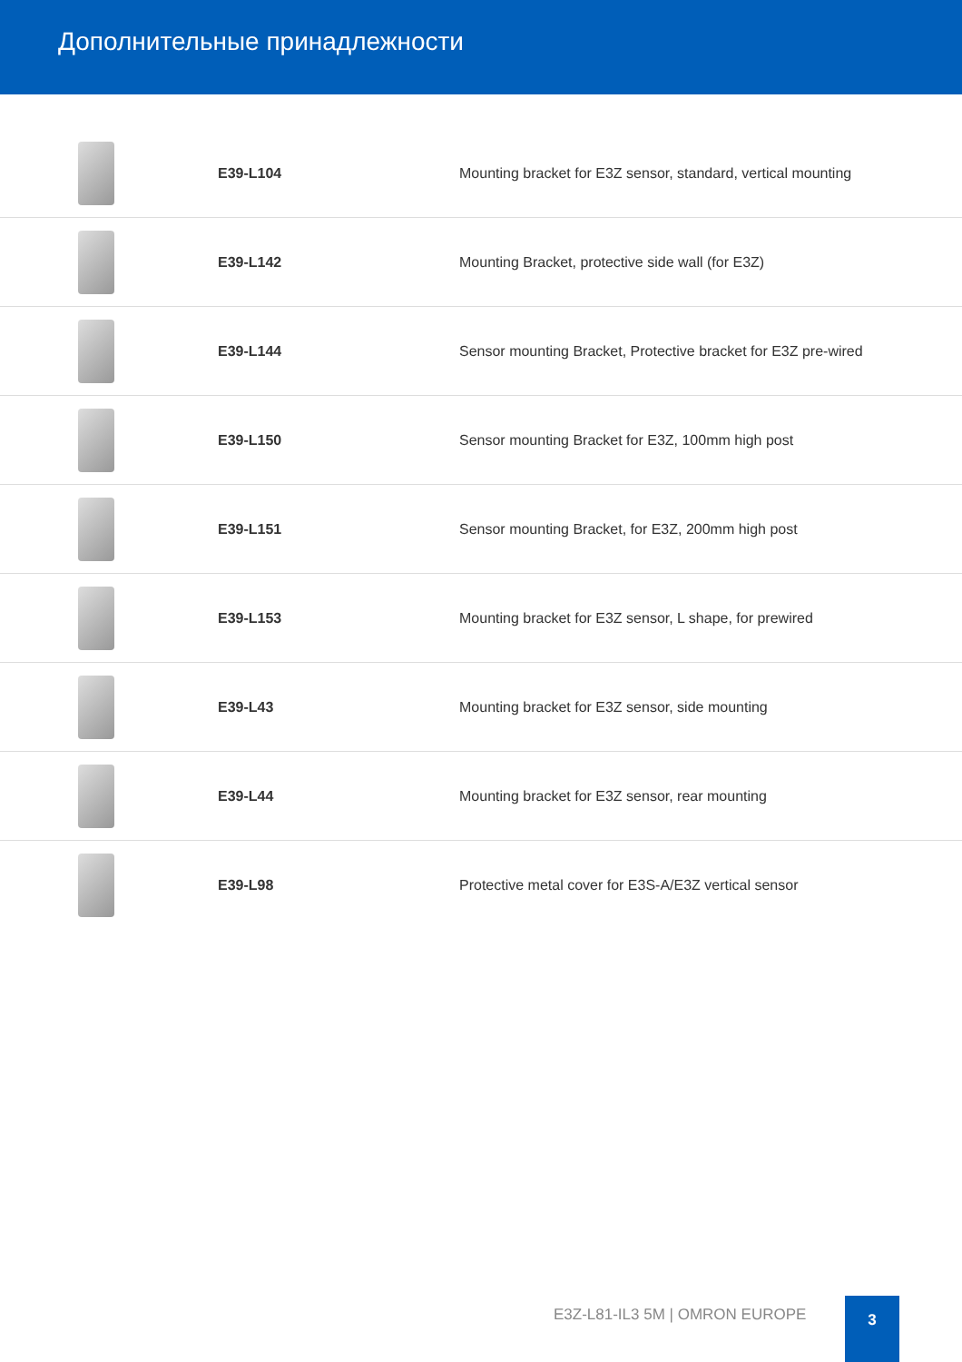Дополнительные принадлежности
| | E39-L104 | Mounting bracket for E3Z sensor, standard, vertical mounting |
| | E39-L142 | Mounting Bracket, protective side wall (for E3Z) |
| | E39-L144 | Sensor mounting Bracket, Protective bracket for E3Z pre-wired |
| | E39-L150 | Sensor mounting Bracket for E3Z, 100mm high post |
| | E39-L151 | Sensor mounting Bracket, for E3Z, 200mm high post |
| | E39-L153 | Mounting bracket for E3Z sensor, L shape, for prewired |
| | E39-L43 | Mounting bracket for E3Z sensor, side mounting |
| | E39-L44 | Mounting bracket for E3Z sensor, rear mounting |
| | E39-L98 | Protective metal cover for E3S-A/E3Z vertical sensor |
E3Z-L81-IL3 5M | OMRON EUROPE
3